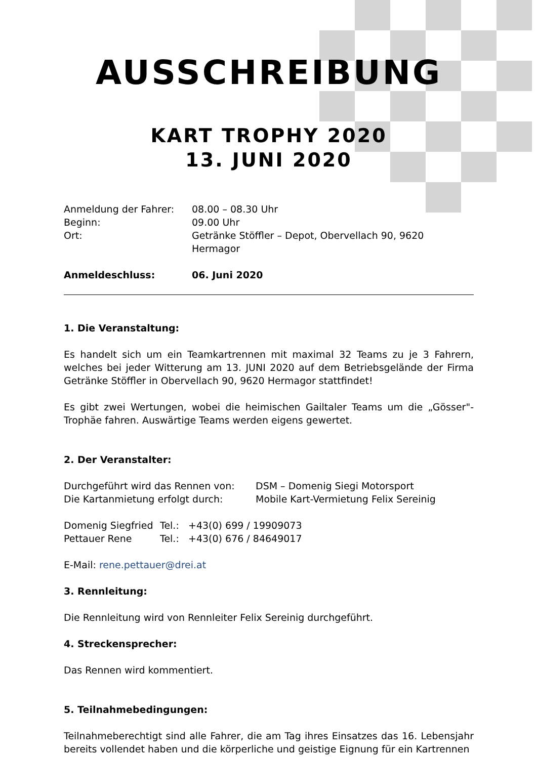AUSSCHREIBUNG
KART TROPHY 2020
13. JUNI 2020
| Anmeldung der Fahrer: | 08.00 – 08.30 Uhr |
| Beginn: | 09.00 Uhr |
| Ort: | Getränke Stöffler – Depot, Obervellach 90, 9620 Hermagor |
| Anmeldeschluss: | 06. Juni 2020 |
1. Die Veranstaltung:
Es handelt sich um ein Teamkartrennen mit maximal 32 Teams zu je 3 Fahrern, welches bei jeder Witterung am 13. JUNI 2020 auf dem Betriebsgelände der Firma Getränke Stöffler in Obervellach 90, 9620 Hermagor stattfindet!
Es gibt zwei Wertungen, wobei die heimischen Gailtaler Teams um die „Gösser"-Trophäe fahren. Auswärtige Teams werden eigens gewertet.
2. Der Veranstalter:
| Durchgeführt wird das Rennen von: | DSM – Domenig Siegi Motorsport |
| Die Kartanmietung erfolgt durch: | Mobile Kart-Vermietung Felix Sereinig |
| Domenig Siegfried | Tel.: | +43(0) 699 / 19909073 |
| Pettauer Rene | Tel.: | +43(0) 676 / 84649017 |
E-Mail: rene.pettauer@drei.at
3. Rennleitung:
Die Rennleitung wird von Rennleiter Felix Sereinig durchgeführt.
4. Streckensprecher:
Das Rennen wird kommentiert.
5. Teilnahmebedingungen:
Teilnahmeberechtigt sind alle Fahrer, die am Tag ihres Einsatzes das 16. Lebensjahr bereits vollendet haben und die körperliche und geistige Eignung für ein Kartrennen